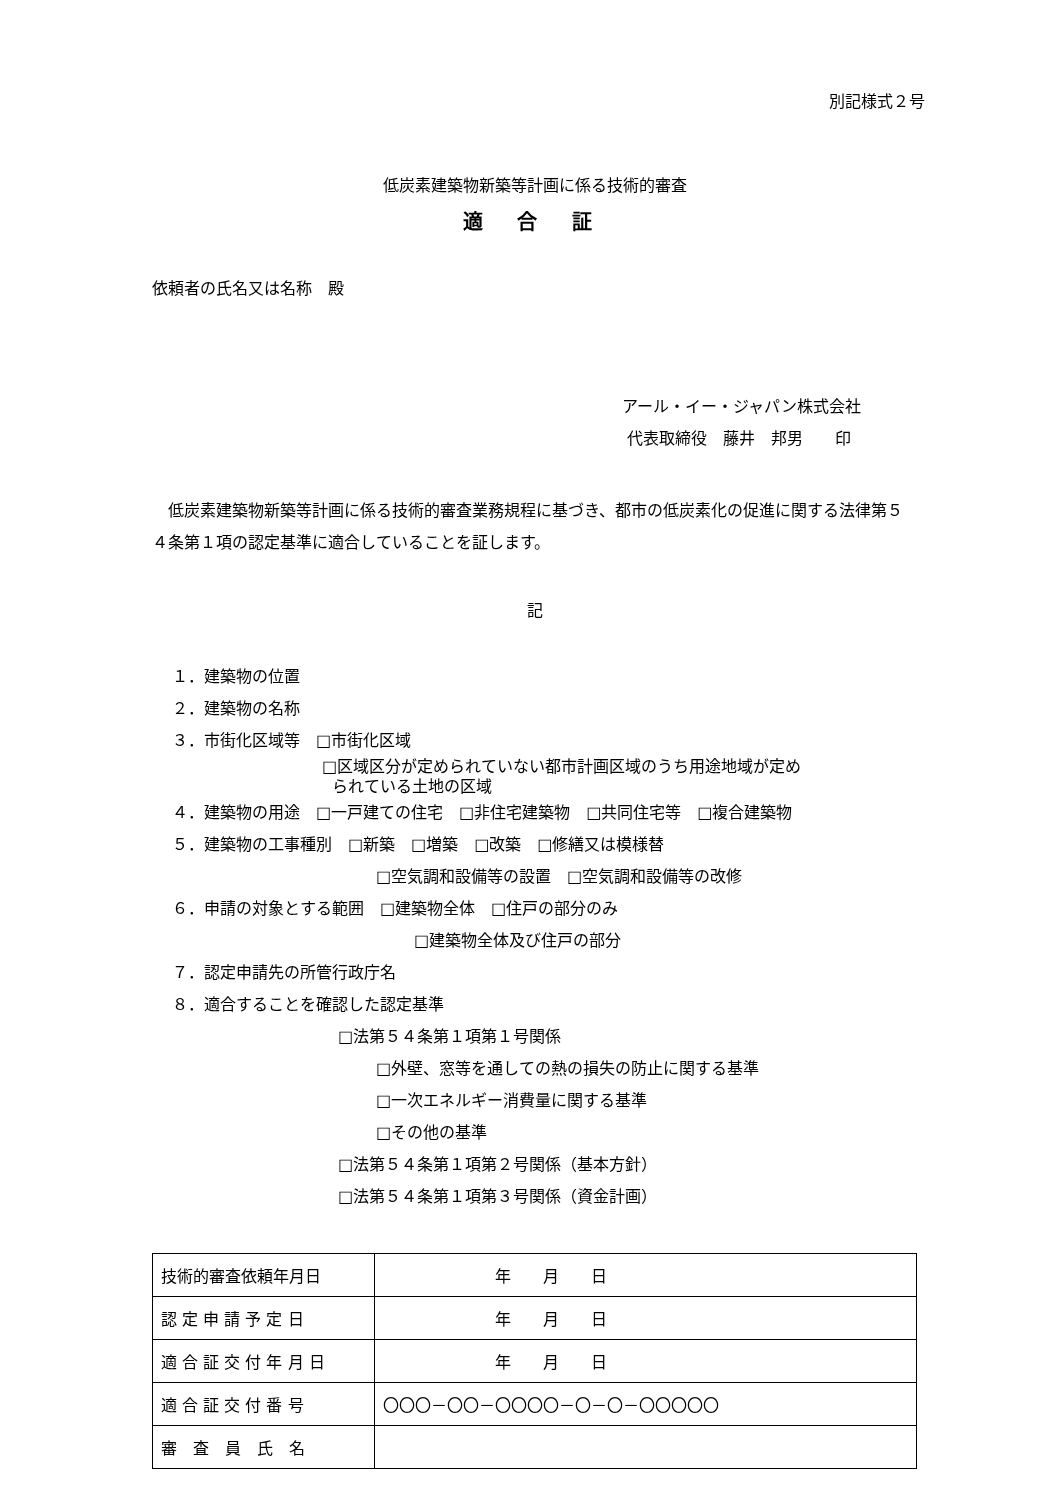別記様式２号
低炭素建築物新築等計画に係る技術的審査
適 合 証
依頼者の氏名又は名称　殿
アール・イー・ジャパン株式会社
代表取締役　藤井　邦男　　印
低炭素建築物新築等計画に係る技術的審査業務規程に基づき、都市の低炭素化の促進に関する法律第５４条第１項の認定基準に適合していることを証します。
記
１．建築物の位置
２．建築物の名称
３．市街化区域等　□市街化区域
□区域区分が定められていない都市計画区域のうち用途地域が定め
られている土地の区域
４．建築物の用途　□一戸建ての住宅　□非住宅建築物　□共同住宅等　□複合建築物
５．建築物の工事種別　□新築　□増築　□改築　□修繕又は模様替
□空気調和設備等の設置　□空気調和設備等の改修
６．申請の対象とする範囲　□建築物全体　□住戸の部分のみ
□建築物全体及び住戸の部分
７．認定申請先の所管行政庁名
８．適合することを確認した認定基準
□法第５４条第１項第１号関係
□外壁、窓等を通しての熱の損失の防止に関する基準
□一次エネルギー消費量に関する基準
□その他の基準
□法第５４条第１項第２号関係（基本方針）
□法第５４条第１項第３号関係（資金計画）
| 技術的審査依頼年月日 | 年 月 日 |
| 認 定 申 請 予 定 日 | 年 月 日 |
| 適 合 証 交 付 年 月 日 | 年 月 日 |
| 適 合 証 交 付 番 号 | 〇〇〇－〇〇－〇〇〇〇－〇－〇－〇〇〇〇〇 |
| 審 査 員 氏 名 | |